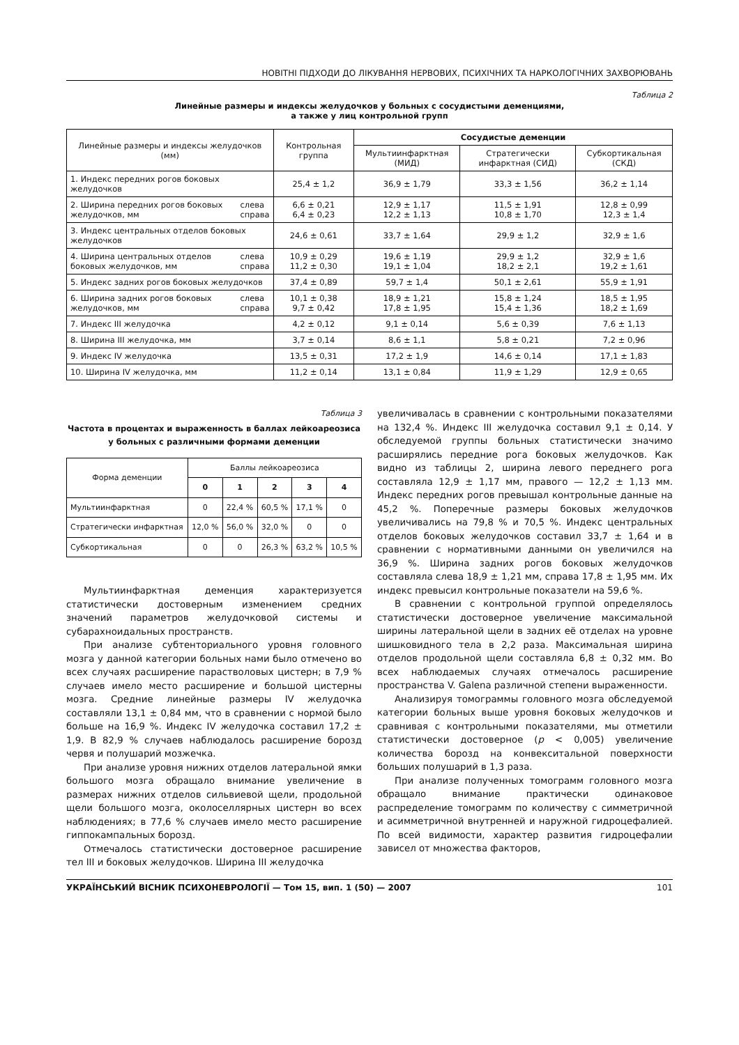НОВІТНІ ПІДХОДИ ДО ЛІКУВАННЯ НЕРВОВИХ, ПСИХІЧНИХ ТА НАРКОЛОГІЧНИХ ЗАХВОРЮВАНЬ
Таблица 2
Линейные размеры и индексы желудочков у больных с сосудистыми деменциями,
а также у лиц контрольной групп
| Линейные размеры и индексы желудочков (мм) | | Контрольная группа | Сосудистые деменции | | |
| --- | --- | --- | --- | --- | --- |
| | | | Мультиинфарктная (МИД) | Стратегически инфарктная (СИД) | Субкортикальная (СКД) |
| 1. Индекс передних рогов боковых желудочков | | 25,4 ± 1,2 | 36,9 ± 1,79 | 33,3 ± 1,56 | 36,2 ± 1,14 |
| 2. Ширина передних рогов боковых желудочков, мм | слева справа | 6,6 ± 0,21 6,4 ± 0,23 | 12,9 ± 1,17 12,2 ± 1,13 | 11,5 ± 1,91 10,8 ± 1,70 | 12,8 ± 0,99 12,3 ± 1,4 |
| 3. Индекс центральных отделов боковых желудочков | | 24,6 ± 0,61 | 33,7 ± 1,64 | 29,9 ± 1,2 | 32,9 ± 1,6 |
| 4. Ширина центральных отделов боковых желудочков, мм | слева справа | 10,9 ± 0,29 11,2 ± 0,30 | 19,6 ± 1,19 19,1 ± 1,04 | 29,9 ± 1,2 18,2 ± 2,1 | 32,9 ± 1,6 19,2 ± 1,61 |
| 5. Индекс задних рогов боковых желудочков | | 37,4 ± 0,89 | 59,7 ± 1,4 | 50,1 ± 2,61 | 55,9 ± 1,91 |
| 6. Ширина задних рогов боковых желудочков, мм | слева справа | 10,1 ± 0,38 9,7 ± 0,42 | 18,9 ± 1,21 17,8 ± 1,95 | 15,8 ± 1,24 15,4 ± 1,36 | 18,5 ± 1,95 18,2 ± 1,69 |
| 7. Индекс III желудочка | | 4,2 ± 0,12 | 9,1 ± 0,14 | 5,6 ± 0,39 | 7,6 ± 1,13 |
| 8. Ширина III желудочка, мм | | 3,7 ± 0,14 | 8,6 ± 1,1 | 5,8 ± 0,21 | 7,2 ± 0,96 |
| 9. Индекс IV желудочка | | 13,5 ± 0,31 | 17,2 ± 1,9 | 14,6 ± 0,14 | 17,1 ± 1,83 |
| 10. Ширина IV желудочка, мм | | 11,2 ± 0,14 | 13,1 ± 0,84 | 11,9 ± 1,29 | 12,9 ± 0,65 |
Таблица 3
Частота в процентах и выраженность в баллах лейкоареозиса у больных с различными формами деменции
| Форма деменции | Баллы лейкоареозиса | | | | |
| --- | --- | --- | --- | --- | --- |
| | 0 | 1 | 2 | 3 | 4 |
| Мультиинфарктная | 0 | 22,4 % | 60,5 % | 17,1 % | 0 |
| Стратегически инфарктная | 12,0 % | 56,0 % | 32,0 % | 0 | 0 |
| Субкортикальная | 0 | 0 | 26,3 % | 63,2 % | 10,5 % |
Мультиинфарктная деменция характеризуется статистически достоверным изменением средних значений параметров желудочковой системы и субарахноидальных пространств.
При анализе субтенториального уровня головного мозга у данной категории больных нами было отмечено во всех случаях расширение парастволовых цистерн; в 7,9 % случаев имело место расширение и большой цистерны мозга. Средние линейные размеры IV желудочка составляли 13,1 ± 0,84 мм, что в сравнении с нормой было больше на 16,9 %. Индекс IV желудочка составил 17,2 ± 1,9. В 82,9 % случаев наблюдалось расширение борозд червя и полушарий мозжечка.
При анализе уровня нижних отделов латеральной ямки большого мозга обращало внимание увеличение в размерах нижних отделов сильвиевой щели, продольной щели большого мозга, околоселлярных цистерн во всех наблюдениях; в 77,6 % случаев имело место расширение гиппокампальных борозд.
Отмечалось статистически достоверное расширение тел III и боковых желудочков. Ширина III желудочка
увеличивалась в сравнении с контрольными показателями на 132,4 %. Индекс III желудочка составил 9,1 ± 0,14. У обследуемой группы больных статистически значимо расширялись передние рога боковых желудочков. Как видно из таблицы 2, ширина левого переднего рога составляла 12,9 ± 1,17 мм, правого — 12,2 ± 1,13 мм. Индекс передних рогов превышал контрольные данные на 45,2 %. Поперечные размеры боковых желудочков увеличивались на 79,8 % и 70,5 %. Индекс центральных отделов боковых желудочков составил 33,7 ± 1,64 и в сравнении с нормативными данными он увеличился на 36,9 %. Ширина задних рогов боковых желудочков составляла слева 18,9 ± 1,21 мм, справа 17,8 ± 1,95 мм. Их индекс превысил контрольные показатели на 59,6 %.
В сравнении с контрольной группой определялось статистически достоверное увеличение максимальной ширины латеральной щели в задних её отделах на уровне шишковидного тела в 2,2 раза. Максимальная ширина отделов продольной щели составляла 6,8 ± 0,32 мм. Во всех наблюдаемых случаях отмечалось расширение пространства V. Galena различной степени выраженности.
Анализируя томограммы головного мозга обследуемой категории больных выше уровня боковых желудочков и сравнивая с контрольными показателями, мы отметили статистически достоверное (p < 0,005) увеличение количества борозд на конвекситальной поверхности больших полушарий в 1,3 раза.
При анализе полученных томограмм головного мозга обращало внимание практически одинаковое распределение томограмм по количеству с симметричной и асимметричной внутренней и наружной гидроцефалией. По всей видимости, характер развития гидроцефалии зависел от множества факторов,
УКРАЇНСЬКИЙ ВІСНИК ПСИХОНЕВРОЛОГІЇ — Том 15, вип. 1 (50) — 2007 101